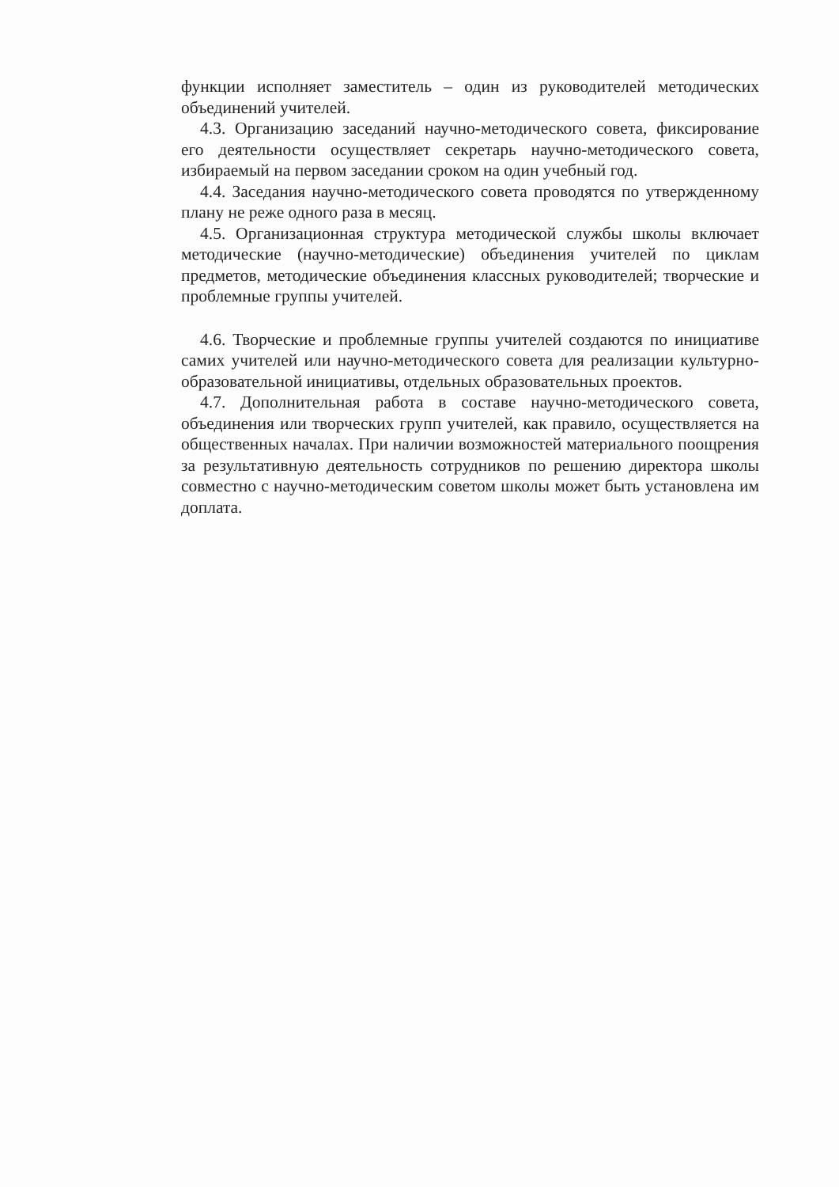функции исполняет заместитель – один из руководителей методических объединений учителей.
4.3. Организацию заседаний научно-методического совета, фиксирование его деятельности осуществляет секретарь научно-методического совета, избираемый на первом заседании сроком на один учебный год.
4.4. Заседания научно-методического совета проводятся по утвержденному плану не реже одного раза в месяц.
4.5. Организационная структура методической службы школы включает методические (научно-методические) объединения учителей по циклам предметов, методические объединения классных руководителей; творческие и проблемные группы учителей.
4.6. Творческие и проблемные группы учителей создаются по инициативе самих учителей или научно-методического совета для реализации культурно-образовательной инициативы, отдельных образовательных проектов.
4.7. Дополнительная работа в составе научно-методического совета, объединения или творческих групп учителей, как правило, осуществляется на общественных началах. При наличии возможностей материального поощрения за результативную деятельность сотрудников по решению директора школы совместно с научно-методическим советом школы может быть установлена им доплата.